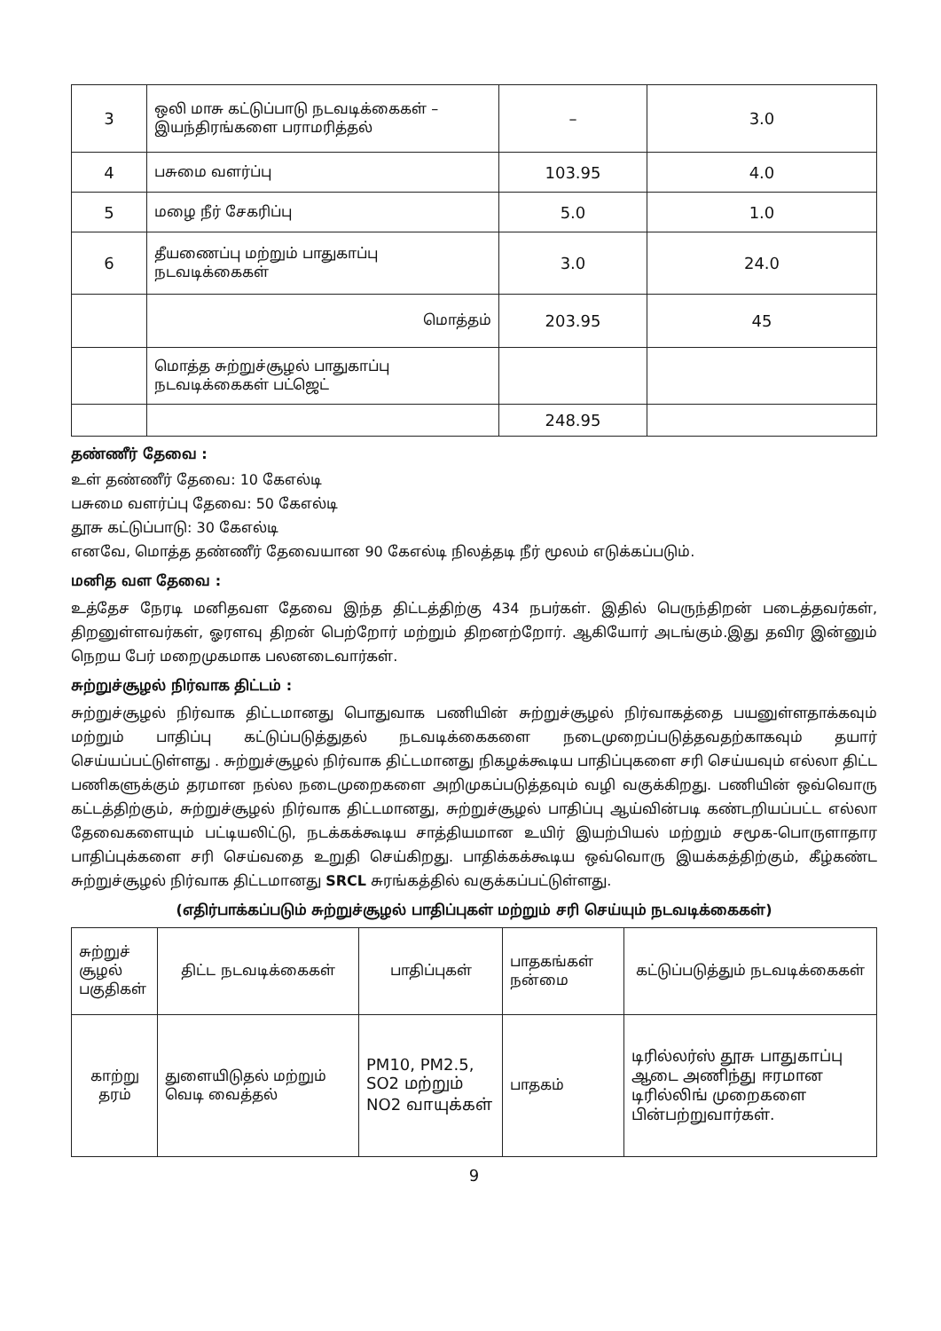| 3 | ஒலி மாசு கட்டுப்பாடு நடவடிக்கைகள் – இயந்திரங்களை பராமரித்தல் | – | 3.0 |
| 4 | பசுமை வளர்ப்பு | 103.95 | 4.0 |
| 5 | மழை நீர் சேகரிப்பு | 5.0 | 1.0 |
| 6 | தீயணைப்பு மற்றும் பாதுகாப்பு நடவடிக்கைகள் | 3.0 | 24.0 |
| | மொத்தம் | 203.95 | 45 |
| | மொத்த சுற்றுச்சூழல் பாதுகாப்பு நடவடிக்கைகள் பட்ஜெட் | | |
| | | 248.95 | |
தண்ணீர் தேவை :
உள் தண்ணீர் தேவை: 10 கேஎல்டி
பசுமை வளர்ப்பு தேவை: 50 கேஎல்டி
தூசு கட்டுப்பாடு: 30 கேஎல்டி
எனவே, மொத்த தண்ணீர் தேவையான 90 கேஎல்டி நிலத்தடி நீர் மூலம் எடுக்கப்படும்.
மனித வள தேவை :
உத்தேச நேரடி மனிதவள தேவை இந்த திட்டத்திற்கு 434 நபர்கள். இதில் பெருந்திறன் படைத்தவர்கள், திறனுள்ளவர்கள், ஓரளவு திறன் பெற்றோர் மற்றும் திறனற்றோர். ஆகியோர் அடங்கும்.இது தவிர இன்னும் நெறய பேர் மறைமுகமாக பலனடைவார்கள்.
சுற்றுச்சூழல் நிர்வாக திட்டம் :
சுற்றுச்சூழல் நிர்வாக திட்டமானது பொதுவாக பணியின் சுற்றுச்சூழல் நிர்வாகத்தை பயனுள்ளதாக்கவும் மற்றும் பாதிப்பு கட்டுப்படுத்துதல் நடவடிக்கைகளை நடைமுறைப்படுத்தவதற்காகவும் தயார் செய்யப்பட்டுள்ளது . சுற்றுச்சூழல் நிர்வாக திட்டமானது நிகழக்கூடிய பாதிப்புகளை சரி செய்யவும் எல்லா திட்ட பணிகளுக்கும் தரமான நல்ல நடைமுறைகளை அறிமுகப்படுத்தவும் வழி வகுக்கிறது. பணியின் ஒவ்வொரு கட்டத்திற்கும், சுற்றுச்சூழல் நிர்வாக திட்டமானது, சுற்றுச்சூழல் பாதிப்பு ஆய்வின்படி கண்டறியப்பட்ட எல்லா தேவைகளையும் பட்டியலிட்டு, நடக்கக்கூடிய சாத்தியமான உயிர் இயற்பியல் மற்றும் சமூக-பொருளாதார பாதிப்புக்களை சரி செய்வதை உறுதி செய்கிறது. பாதிக்கக்கூடிய ஒவ்வொரு இயக்கத்திற்கும், கீழ்கண்ட சுற்றுச்சூழல் நிர்வாக திட்டமானது SRCL சுரங்கத்தில் வகுக்கப்பட்டுள்ளது.
(எதிர்பாக்கப்படும் சுற்றுச்சூழல் பாதிப்புகள் மற்றும் சரி செய்யும் நடவடிக்கைகள்)
| சுற்றுச் சூழல் பகுதிகள் | திட்ட நடவடிக்கைகள் | பாதிப்புகள் | பாதகங்கள் நன்மை | கட்டுப்படுத்தும் நடவடிக்கைகள் |
| --- | --- | --- | --- | --- |
| காற்று தரம் | துளையிடுதல் மற்றும் வெடி வைத்தல் | PM10, PM2.5, SO2 மற்றும் NO2 வாயுக்கள் | பாதகம் | டிரில்லர்ஸ் தூசு பாதுகாப்பு ஆடை அணிந்து ஈரமான டிரில்லிங் முறைகளை பின்பற்றுவார்கள். |
9